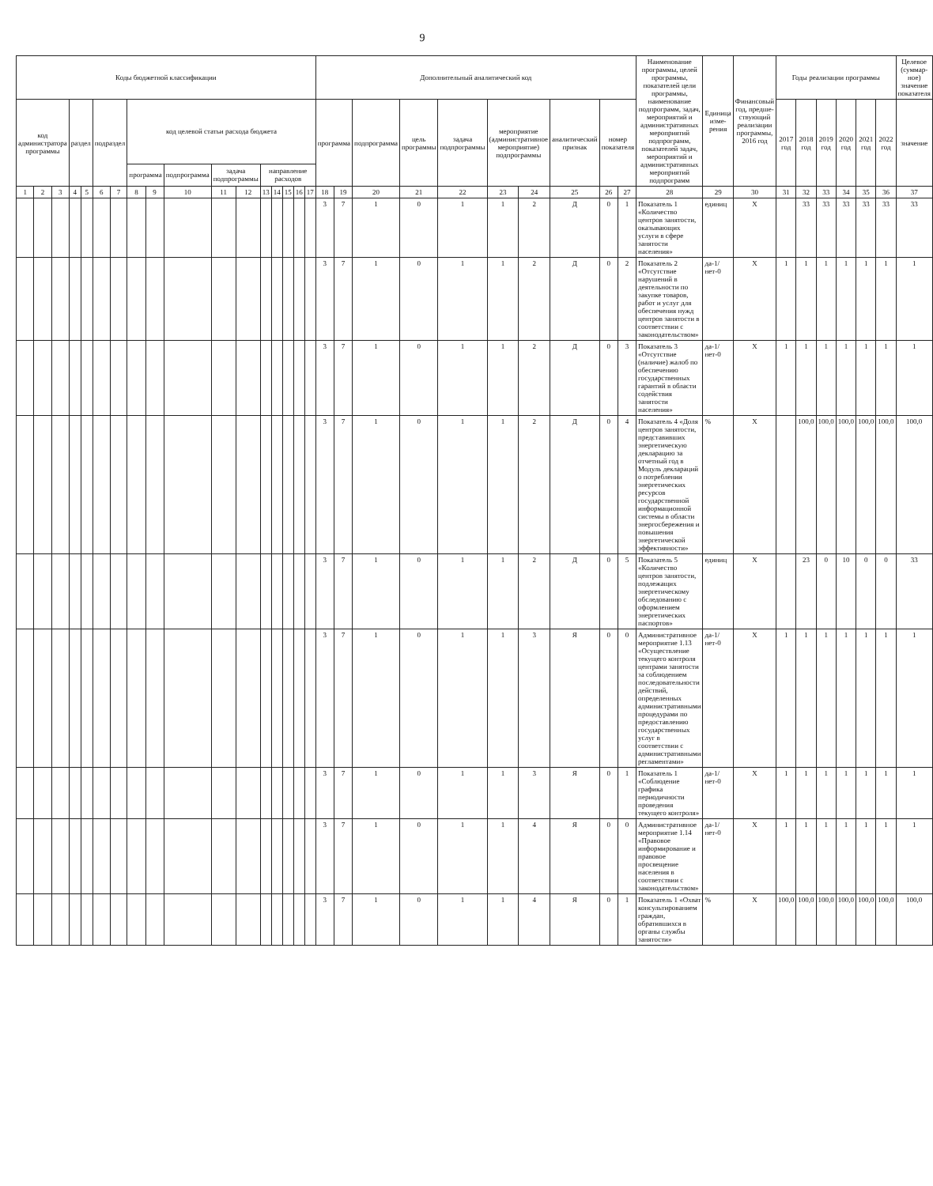9
| Коды бюджетной классификации | | | | | | | | | | | | | | | | | Дополнительный аналитический код | | | | | | | | | | Наименование программы, целей программы, показателей цели программы, наименование подпрограмм, задач, мероприятий и административных мероприятий подпрограмм, показателей задач, мероприятий и административных мероприятий подпрограмм | Единица изме-рения | Финансовый год, предше-ствующий реализации программы, 2016 год | Годы реализации программы | | | | | | Целевое (суммар-ное) значение показателя |
| --- | --- | --- | --- | --- | --- | --- | --- | --- | --- | --- | --- | --- | --- | --- | --- | --- | --- | --- | --- | --- | --- | --- | --- | --- | --- | --- | --- | --- | --- | --- | --- | --- | --- | --- | --- | --- |
| код администратора программы | | | раздел | | подраздел | | код целевой статьи расхода бюджета | | | | | | | | | | программа | | подпрограмма | цель программы | задача подпрограммы | мероприятие (административное мероприятие) подпрограммы | | аналитический признак | номер показателя | | | | | 2017 год | 2018 год | 2019 год | 2020 год | 2021 год | 2022 год | значение |
| | | | | | | | программа | | подпрограмма | задача подпрограммы | | направление расходов | | | | | | | | | | | | | | | | | | | | | | | | |
| 1 | 2 | 3 | 4 | 5 | 6 | 7 | 8 | 9 | 10 | 11 | 12 | 13 | 14 | 15 | 16 | 17 | 18 | 19 | 20 | 21 | 22 | 23 | 24 | 25 | 26 | 27 | 28 | 29 | 30 | 31 | 32 | 33 | 34 | 35 | 36 | 37 |
| | | | | | | | | | | | | | | | | | 3 | 7 | 1 | 0 | 1 | 1 | 2 | Д | 0 | 1 | Показатель 1 «Количество центров занятости, оказывающих услуги в сфере занятости населения» | единиц | X | | 33 | 33 | 33 | 33 | 33 | 33 |
| | | | | | | | | | | | | | | | | | 3 | 7 | 1 | 0 | 1 | 1 | 2 | Д | 0 | 2 | Показатель 2 «Отсутствие нарушений в деятельности по закупке товаров, работ и услуг для обеспечения нужд центров занятости в соответствии с законодательством» | да-1/ нет-0 | X | 1 | 1 | 1 | 1 | 1 | 1 | 1 |
| | | | | | | | | | | | | | | | | | 3 | 7 | 1 | 0 | 1 | 1 | 2 | Д | 0 | 3 | Показатель 3 «Отсутствие (наличие) жалоб по обеспечению государственных гарантий в области содействия занятости населения» | да-1/ нет-0 | X | 1 | 1 | 1 | 1 | 1 | 1 | 1 |
| | | | | | | | | | | | | | | | | | 3 | 7 | 1 | 0 | 1 | 1 | 2 | Д | 0 | 4 | Показатель 4 «Доля центров занятости, представивших энергетическую декларацию за отчетный год в Модуль деклараций о потреблении энергетических ресурсов государственной информационной системы в области энергосбережения и повышения энергетической эффективности» | % | X | | 100,0 | 100,0 | 100,0 | 100,0 | 100,0 | 100,0 |
| | | | | | | | | | | | | | | | | | 3 | 7 | 1 | 0 | 1 | 1 | 2 | Д | 0 | 5 | Показатель 5 «Количество центров занятости, подлежащих энергетическому обследованию с оформлением энергетических паспортов» | единиц | X | | 23 | 0 | 10 | 0 | 0 | 33 |
| | | | | | | | | | | | | | | | | | 3 | 7 | 1 | 0 | 1 | 1 | 3 | Я | 0 | 0 | Административное мероприятие 1.13 «Осуществление текущего контроля центрами занятости за соблюдением последовательности действий, определенных административными процедурами по предоставлению государственных услуг в соответствии с административными регламентами» | да-1/ нет-0 | X | 1 | 1 | 1 | 1 | 1 | 1 | 1 |
| | | | | | | | | | | | | | | | | | 3 | 7 | 1 | 0 | 1 | 1 | 3 | Я | 0 | 1 | Показатель 1 «Соблюдение графика периодичности проведения текущего контроля» | да-1/ нет-0 | X | 1 | 1 | 1 | 1 | 1 | 1 | 1 |
| | | | | | | | | | | | | | | | | | 3 | 7 | 1 | 0 | 1 | 1 | 4 | Я | 0 | 0 | Административное мероприятие 1.14 «Правовое информирование и правовое просвещение населения в соответствии с законодательством» | да-1/ нет-0 | X | 1 | 1 | 1 | 1 | 1 | 1 | 1 |
| | | | | | | | | | | | | | | | | | 3 | 7 | 1 | 0 | 1 | 1 | 4 | Я | 0 | 1 | Показатель 1 «Охват консультированием граждан, обратившихся в органы службы занятости» | % | X | 100,0 | 100,0 | 100,0 | 100,0 | 100,0 | 100,0 | 100,0 |